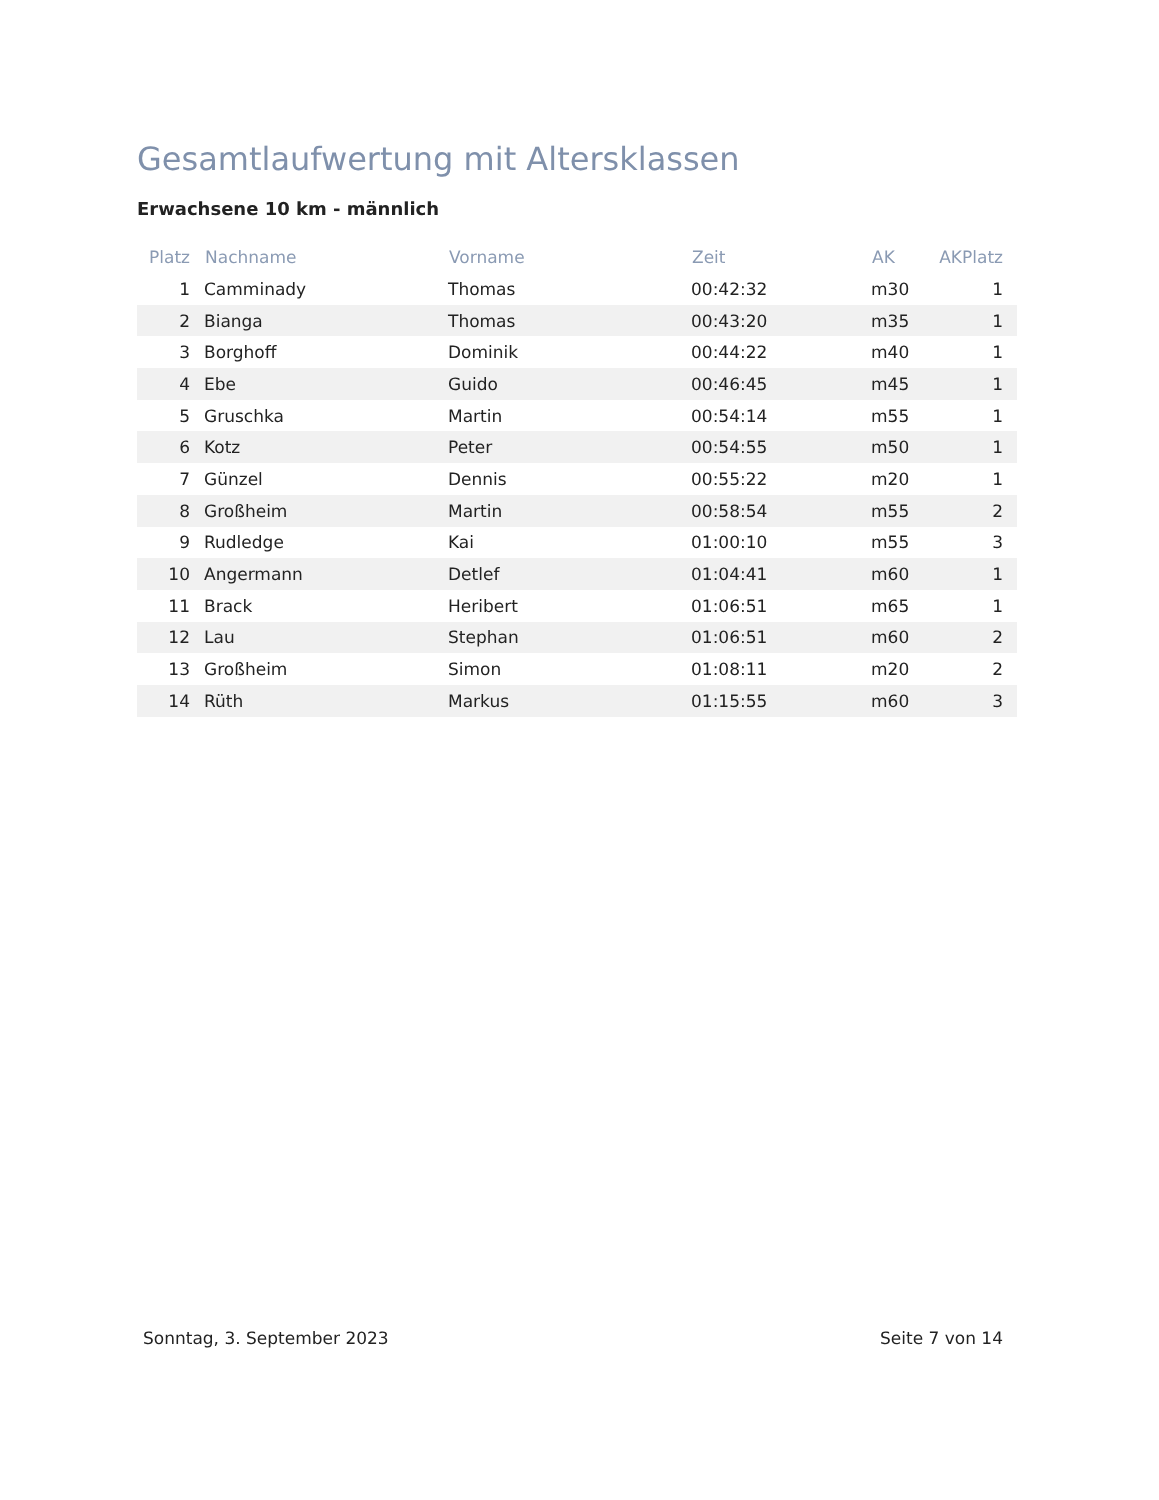Gesamtlaufwertung mit Altersklassen
Erwachsene 10 km - männlich
| Platz | Nachname | Vorname | Zeit | AK | AKPlatz |
| --- | --- | --- | --- | --- | --- |
| 1 | Camminady | Thomas | 00:42:32 | m30 | 1 |
| 2 | Bianga | Thomas | 00:43:20 | m35 | 1 |
| 3 | Borghoff | Dominik | 00:44:22 | m40 | 1 |
| 4 | Ebe | Guido | 00:46:45 | m45 | 1 |
| 5 | Gruschka | Martin | 00:54:14 | m55 | 1 |
| 6 | Kotz | Peter | 00:54:55 | m50 | 1 |
| 7 | Günzel | Dennis | 00:55:22 | m20 | 1 |
| 8 | Großheim | Martin | 00:58:54 | m55 | 2 |
| 9 | Rudledge | Kai | 01:00:10 | m55 | 3 |
| 10 | Angermann | Detlef | 01:04:41 | m60 | 1 |
| 11 | Brack | Heribert | 01:06:51 | m65 | 1 |
| 12 | Lau | Stephan | 01:06:51 | m60 | 2 |
| 13 | Großheim | Simon | 01:08:11 | m20 | 2 |
| 14 | Rüth | Markus | 01:15:55 | m60 | 3 |
Sonntag, 3. September 2023 Seite 7 von 14